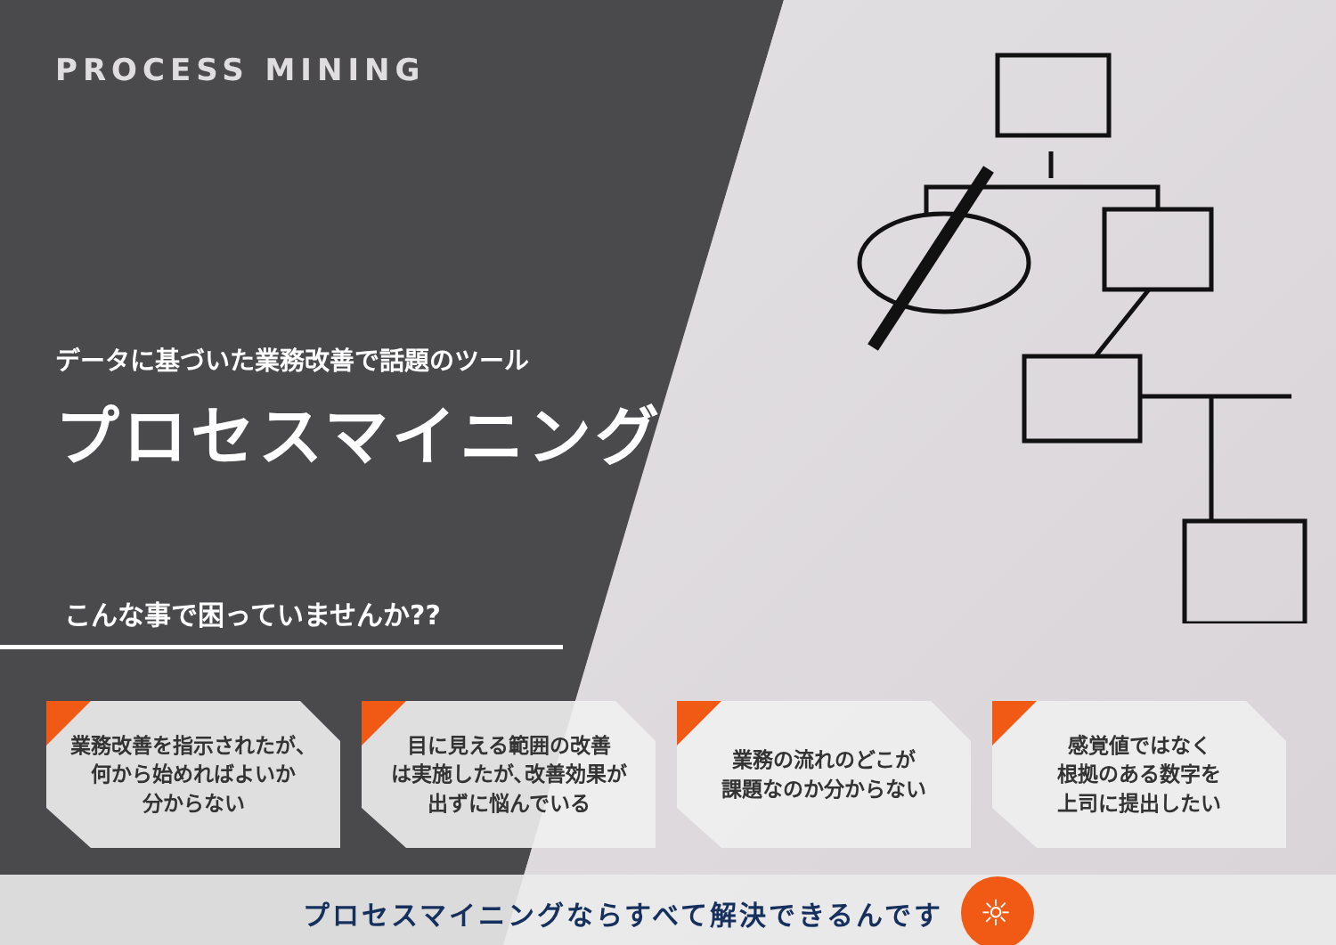PROCESS MINING
データに基づいた業務改善で話題のツール
プロセスマイニング
こんな事で困っていませんか??
業務改善を指示されたが、
何から始めればよいか
分からない
目に見える範囲の改善
は実施したが､改善効果が
出ずに悩んでいる
業務の流れのどこが
課題なのか分からない
感覚値ではなく
根拠のある数字を
上司に提出したい
プロセスマイニングならすべて解決できるんです ☼